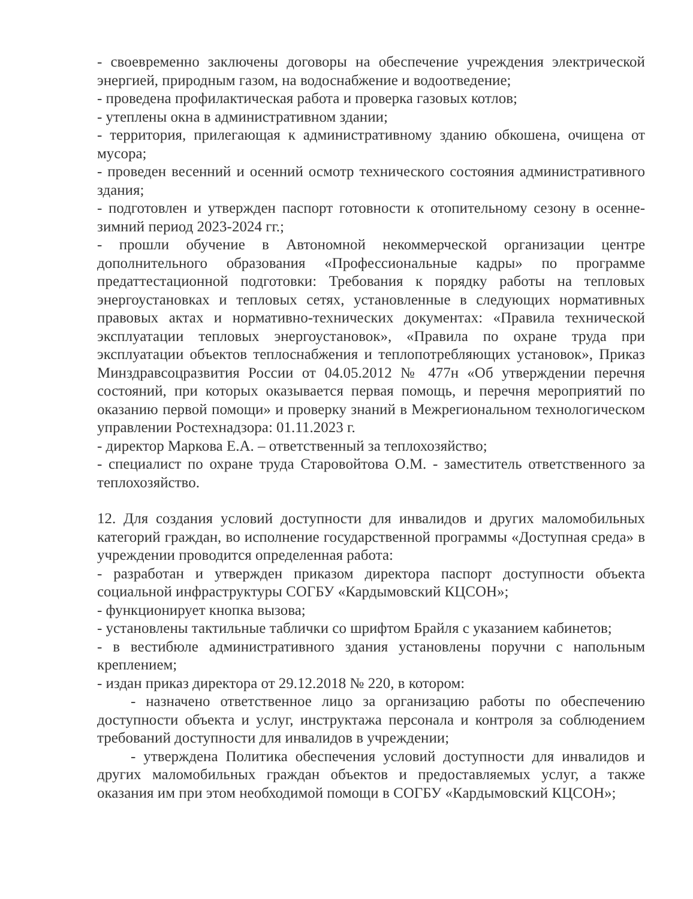- своевременно заключены договоры на обеспечение учреждения электрической энергией, природным газом, на водоснабжение и водоотведение;
- проведена профилактическая работа и проверка газовых котлов;
- утеплены окна в административном здании;
- территория, прилегающая к административному зданию обкошена, очищена от мусора;
- проведен весенний и осенний осмотр технического состояния административного здания;
- подготовлен и утвержден паспорт готовности к отопительному сезону в осенне-зимний период 2023-2024 гг.;
- прошли обучение в Автономной некоммерческой организации центре дополнительного образования «Профессиональные кадры» по программе предаттестационной подготовки: Требования к порядку работы на тепловых энергоустановках и тепловых сетях, установленные в следующих нормативных правовых актах и нормативно-технических документах: «Правила технической эксплуатации тепловых энергоустановок», «Правила по охране труда при эксплуатации объектов теплоснабжения и теплопотребляющих установок», Приказ Минздравсоцразвития России от 04.05.2012 № 477н «Об утверждении перечня состояний, при которых оказывается первая помощь, и перечня мероприятий по оказанию первой помощи» и проверку знаний в Межрегиональном технологическом управлении Ростехнадзора: 01.11.2023 г.
- директор Маркова Е.А. – ответственный за теплохозяйство;
- специалист по охране труда Старовойтова О.М. - заместитель ответственного за теплохозяйство.
12. Для создания условий доступности для инвалидов и других маломобильных категорий граждан, во исполнение государственной программы «Доступная среда» в учреждении проводится определенная работа:
- разработан и утвержден приказом директора паспорт доступности объекта социальной инфраструктуры СОГБУ «Кардымовский КЦСОН»;
- функционирует кнопка вызова;
- установлены тактильные таблички со шрифтом Брайля с указанием кабинетов;
- в вестибюле административного здания установлены поручни с напольным креплением;
- издан приказ директора от 29.12.2018 № 220, в котором:
- назначено ответственное лицо за организацию работы по обеспечению доступности объекта и услуг, инструктажа персонала и контроля за соблюдением требований доступности для инвалидов в учреждении;
- утверждена Политика обеспечения условий доступности для инвалидов и других маломобильных граждан объектов и предоставляемых услуг, а также оказания им при этом необходимой помощи в СОГБУ «Кардымовский КЦСОН»;